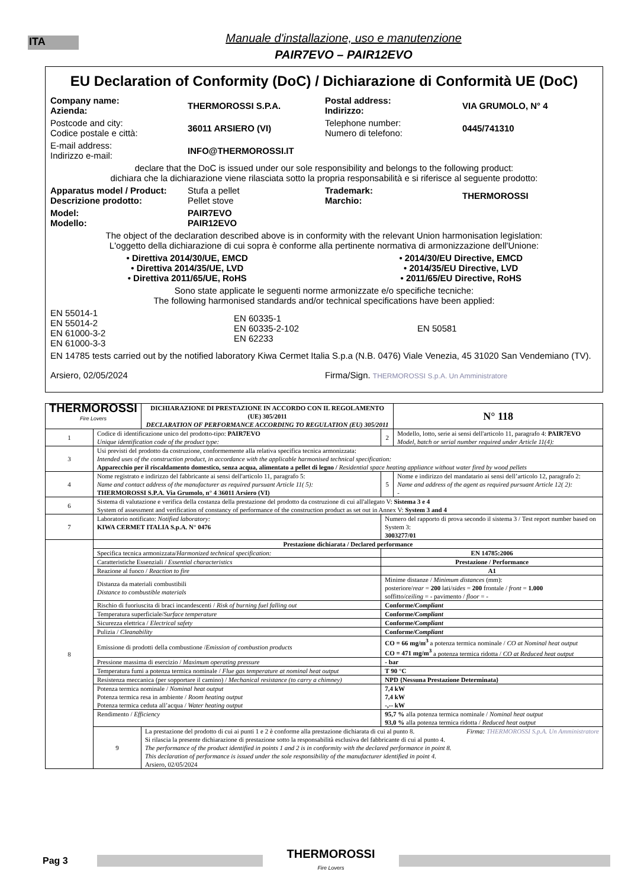ITA
Manuale d'installazione, uso e manutenzione
PAIR7EVO – PAIR12EVO
EU Declaration of Conformity (DoC) / Dichiarazione di Conformità UE (DoC)
Company name:
Azienda:
THERMOROSSI S.P.A.
Postal address:
Indirizzo:
VIA GRUMOLO, N° 4
Postcode and city:
Codice postale e città:
36011 ARSIERO (VI)
Telephone number:
Numero di telefono:
0445/741310
E-mail address:
Indirizzo e-mail:
INFO@THERMOROSSI.IT
declare that the DoC is issued under our sole responsibility and belongs to the following product:
dichiara che la dichiarazione viene rilasciata sotto la propria responsabilità e si riferisce al seguente prodotto:
Apparatus model / Product:
Descrizione prodotto:
Stufa a pellet
Pellet stove
Trademark:
Marchio:
THERMOROSSI
Model:
Modello:
PAIR7EVO
PAIR12EVO
The object of the declaration described above is in conformity with the relevant Union harmonisation legislation:
L'oggetto della dichiarazione di cui sopra è conforme alla pertinente normativa di armonizzazione dell'Unione:
• Direttiva 2014/30/UE, EMCD
• Direttiva 2014/35/UE, LVD
• Direttiva 2011/65/UE, RoHS
• 2014/30/EU Directive, EMCD
• 2014/35/EU Directive, LVD
• 2011/65/EU Directive, RoHS
Sono state applicate le seguenti norme armonizzate e/o specifiche tecniche:
The following harmonised standards and/or technical specifications have been applied:
EN 55014-1
EN 55014-2
EN 61000-3-2
EN 61000-3-3
EN 60335-1
EN 60335-2-102
EN 62233
EN 50581
EN 14785 tests carried out by the notified laboratory Kiwa Cermet Italia S.p.a (N.B. 0476) Viale Venezia, 45 31020 San Vendemiano (TV).
Arsiero, 02/05/2024 Firma/Sign. THERMOROSSI S.p.A. Un Amministratore
| THERMOROSSI Fire Lovers | | DICHIARAZIONE DI PRESTAZIONE IN ACCORDO CON IL REGOLAMENTO (UE) 305/2011 DECLARATION OF PERFORMANCE ACCORDING TO REGULATION (EU) 305/2011 | | | N° 118 |
| 1 | Codice di identificazione unico del prodotto-tipo: PAIR7EVO Unique identification code of the product type: | | 2 | Modello, lotto, serie ai sensi dell'articolo 11, paragrafo 4: PAIR7EVO Model, batch or serial number required under Article 11(4): | |
| 3 | Usi previsti del prodotto da costruzione, conformemente alla relativa specifica tecnica armonizzata: Intended uses of the construction product, in accordance with the applicable harmonised technical specification: Apparecchio per il riscaldamento domestico, senza acqua, alimentato a pellet di legno / Residential space heating appliance without water fired by wood pellets | | | | |
| 4 | Nome registrato e indirizzo del fabbricante ai sensi dell'articolo 11, paragrafo 5: Name and contact address of the manufacturer as required pursuant Article 11( 5): THERMOROSSI S.P.A. Via Grumolo, n° 4 36011 Arsiero (VI) | | 5 | Nome e indirizzo del mandatario ai sensi dell’articolo 12, paragrafo 2: Name and address of the agent as required pursuant Article 12( 2): - | |
| 6 | Sistema di valutazione e verifica della costanza della prestazione del prodotto da costruzione di cui all'allegato V: Sistema 3 e 4 System of assessment and verification of constancy of performance of the construction product as set out in Annex V: System 3 and 4 | | | | |
| 7 | Laboratorio notificato: Notified laboratory: KIWA CERMET ITALIA S.p.A. N° 0476 | | Numero del rapporto di prova secondo il sistema 3 / Test report number based on System 3: 3003277/01 | | |
| 8 | Prestazione dichiarata / Declared performance | | | | |
| | Specifica tecnica armonizzata/ Harmonized technical specification: | | EN 14785:2006 | | |
| | Caratteristiche Essenziali / Essential characteristics | | Prestazione / Performance | | |
| | Reazione al fuoco / Reaction to fire | | A1 | | |
| | Distanza da materiali combustibili Distance to combustible materials | | Minime distanze / Minimum distances (mm): posteriore/ rear = 200 lati/ sides = 200 frontale / front = 1.000 soffitto/ ceiling = - pavimento / floor = - | | |
| | Rischio di fuoriuscita di braci incandescenti / Risk of burning fuel falling out | | Conforme/ Compliant | | |
| | Temperatura superficiale/ Surface temperature | | Conforme/ Compliant | | |
| | Sicurezza elettrica / Electrical safety | | Conforme/ Compliant | | |
| | Pulizia / Cleanability | | Conforme/ Compliant | | |
| | Emissione di prodotti della combustione / Emission of combustion products | | CO = 66 mg/m<sup>3</sup> a potenza termica nominale / CO at Nominal heat output CO = 471 mg/m<sup>3</sup> a potenza termica ridotta / CO at Reduced heat output | | |
| | Pressione massima di esercizio / Maximum operating pressure | | - bar | | |
| | Temperatura fumi a potenza termica nominale / Flue gas temperature at nominal heat output | | T 90 °C | | |
| | Resistenza meccanica (per sopportare il camino) / Mechanical resistance (to carry a chimney) | | NPD {Nessuna Prestazione Determinata} | | |
| | Potenza termica nominale / Nominal heat output Potenza termica resa in ambiente / Room heating output Potenza termica ceduta all’acqua / Water heating output | | 7,4 kW 7,4 kW -,-- kW | | |
| | Rendimento / Efficiency | | 95,7 % alla potenza termica nominale / Nominal heat output 93,0 % alla potenza termica ridotta / Reduced heat output | | |
| | 9 | La prestazione del prodotto di cui ai punti 1 e 2 è conforme alla prestazione dichiarata di cui al punto 8. Firma: THERMOROSSI S.p.A. Un Amministratore Si rilascia la presente dichiarazione di prestazione sotto la responsabilità esclusiva del fabbricante di cui al punto 4. The performance of the product identified in points 1 and 2 is in conformity with the declared performance in point 8. This declaration of performance is issued under the sole responsibility of the manufacturer identified in point 4. Arsiero, 02/05/2024 | | | |
Pag 3
THERMOROSSI
Fire Lovers